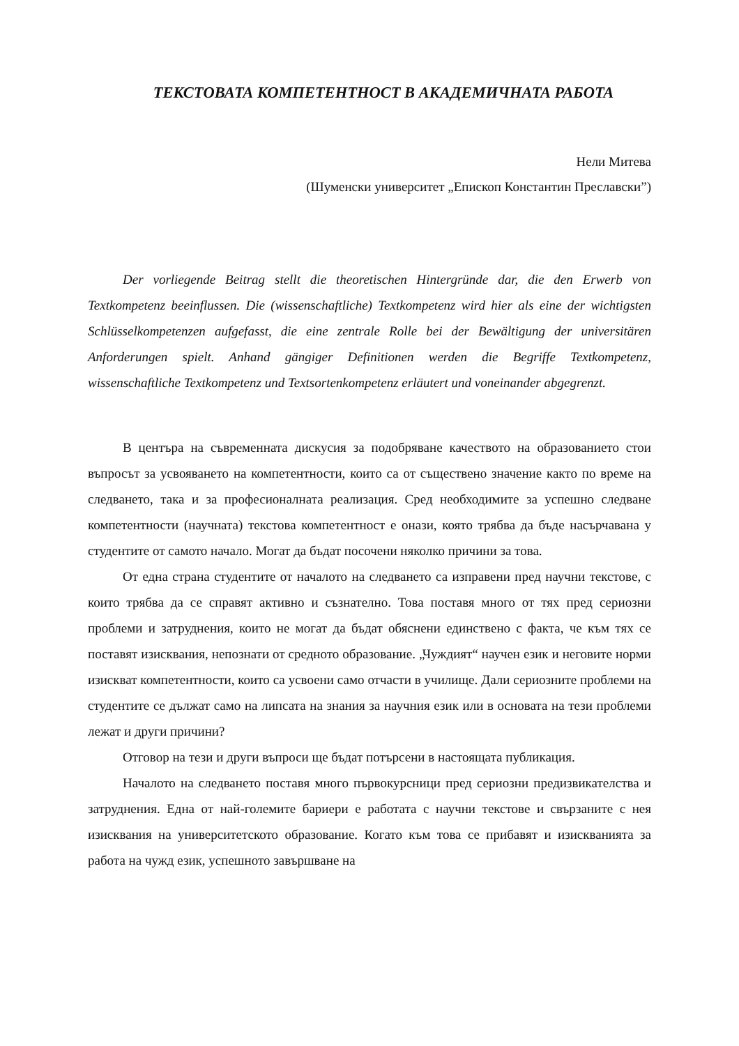ТЕКСТОВАТА КОМПЕТЕНТНОСТ В АКАДЕМИЧНАТА РАБОТА
Нели Митева
(Шуменски университет „Епископ Константин Преславски”)
Der vorliegende Beitrag stellt die theoretischen Hintergründe dar, die den Erwerb von Textkompetenz beeinflussen. Die (wissenschaftliche) Textkompetenz wird hier als eine der wichtigsten Schlüsselkompetenzen aufgefasst, die eine zentrale Rolle bei der Bewältigung der universitären Anforderungen spielt. Anhand gängiger Definitionen werden die Begriffe Textkompetenz, wissenschaftliche Textkompetenz und Textsortenkompetenz erläutert und voneinander abgegrenzt.
В центъра на съвременната дискусия за подобряване качеството на образованието стои въпросът за усвояването на компетентности, които са от съществено значение както по време на следването, така и за професионалната реализация. Сред необходимите за успешно следване компетентности (научната) текстова компетентност е онази, която трябва да бъде насърчавана у студентите от самото начало. Могат да бъдат посочени няколко причини за това.
От една страна студентите от началото на следването са изправени пред научни текстове, с които трябва да се справят активно и съзнателно. Това поставя много от тях пред сериозни проблеми и затруднения, които не могат да бъдат обяснени единствено с факта, че към тях се поставят изисквания, непознати от средното образование. „Чуждият“ научен език и неговите норми изискват компетентности, които са усвоени само отчасти в училище. Дали сериозните проблеми на студентите се дължат само на липсата на знания за научния език или в основата на тези проблеми лежат и други причини?
Отговор на тези и други въпроси ще бъдат потърсени в настоящата публикация.
Началото на следването поставя много първокурсници пред сериозни предизвикателства и затруднения. Една от най-големите бариери е работата с научни текстове и свързаните с нея изисквания на университетското образование. Когато към това се прибавят и изискванията за работа на чужд език, успешното завършване на